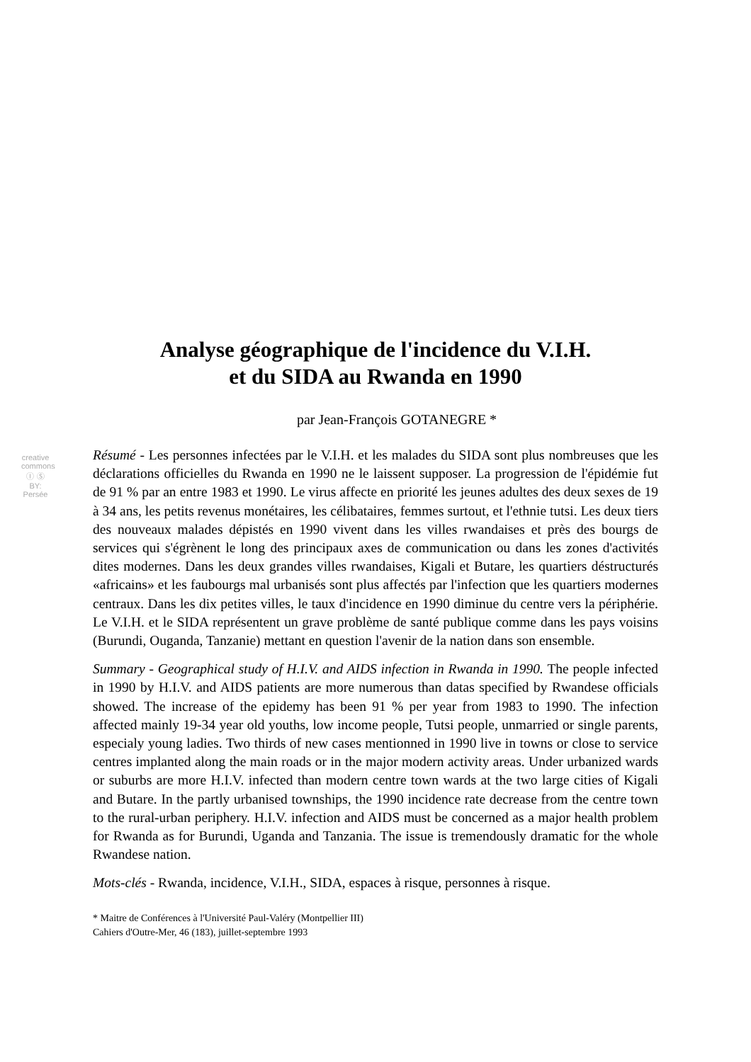creative commons
Ⓘ Ⓢ BY: Persée
Analyse géographique de l'incidence du V.I.H.
et du SIDA au Rwanda en 1990
par Jean-François GOTANEGRE *
Résumé - Les personnes infectées par le V.I.H. et les malades du SIDA sont plus nombreuses que les déclarations officielles du Rwanda en 1990 ne le laissent supposer. La progression de l'épidémie fut de 91 % par an entre 1983 et 1990. Le virus affecte en priorité les jeunes adultes des deux sexes de 19 à 34 ans, les petits revenus monétaires, les célibataires, femmes surtout, et l'ethnie tutsi. Les deux tiers des nouveaux malades dépistés en 1990 vivent dans les villes rwandaises et près des bourgs de services qui s'égrènent le long des principaux axes de communication ou dans les zones d'activités dites modernes. Dans les deux grandes villes rwandaises, Kigali et Butare, les quartiers déstructurés «africains» et les faubourgs mal urbanisés sont plus affectés par l'infection que les quartiers modernes centraux. Dans les dix petites villes, le taux d'incidence en 1990 diminue du centre vers la périphérie. Le V.I.H. et le SIDA représentent un grave problème de santé publique comme dans les pays voisins (Burundi, Ouganda, Tanzanie) mettant en question l'avenir de la nation dans son ensemble.
Summary - Geographical study of H.I.V. and AIDS infection in Rwanda in 1990. The people infected in 1990 by H.I.V. and AIDS patients are more numerous than datas specified by Rwandese officials showed. The increase of the epidemy has been 91 % per year from 1983 to 1990. The infection affected mainly 19-34 year old youths, low income people, Tutsi people, unmarried or single parents, especialy young ladies. Two thirds of new cases mentionned in 1990 live in towns or close to service centres implanted along the main roads or in the major modern activity areas. Under urbanized wards or suburbs are more H.I.V. infected than modern centre town wards at the two large cities of Kigali and Butare. In the partly urbanised townships, the 1990 incidence rate decrease from the centre town to the rural-urban periphery. H.I.V. infection and AIDS must be concerned as a major health problem for Rwanda as for Burundi, Uganda and Tanzania. The issue is tremendously dramatic for the whole Rwandese nation.
Mots-clés - Rwanda, incidence, V.I.H., SIDA, espaces à risque, personnes à risque.
* Maitre de Conférences à l'Université Paul-Valéry (Montpellier III)
Cahiers d'Outre-Mer, 46 (183), juillet-septembre 1993